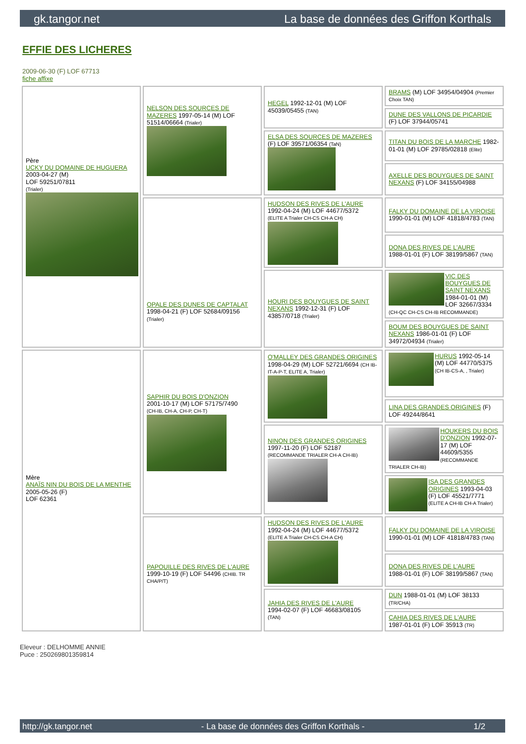gk.tangor.net La base de données des Griffon Korthals
EFFIE DES LICHERES
2009-06-30 (F) LOF 67713
fiche affixe
| Père UCKY DU DOMAINE DE HUGUERA 2003-04-27 (M) LOF 59251/07811 (Trialer) | NELSON DES SOURCES DE MAZERES 1997-05-14 (M) LOF 51514/06664 (Trialer) | HEGEL 1992-12-01 (M) LOF 45039/05455 (TAN) | BRAMS (M) LOF 34954/04904 (Premier Choix TAN) |
| | | | DUNE DES VALLONS DE PICARDIE (F) LOF 37944/05741 |
| | | ELSA DES SOURCES DE MAZERES (F) LOF 39571/06354 (TaN) | TITAN DU BOIS DE LA MARCHE 1982-01-01 (M) LOF 29785/02818 (Elite) |
| | | | AXELLE DES BOUYGUES DE SAINT NEXANS (F) LOF 34155/04988 |
| | OPALE DES DUNES DE CAPTALAT 1998-04-21 (F) LOF 52684/09156 (Trialer) | HUDSON DES RIVES DE L'AURE 1992-04-24 (M) LOF 44677/5372 (ELITE A Trialer CH-CS CH-A CH) | FALKY DU DOMAINE DE LA VIROISE 1990-01-01 (M) LOF 41818/4783 (TAN) |
| | | | DONA DES RIVES DE L'AURE 1988-01-01 (F) LOF 38199/5867 (TAN) |
| | | HOURI DES BOUYGUES DE SAINT NEXANS 1992-12-31 (F) LOF 43857/0718 (Trialer) | VIC DES BOUYGUES DE SAINT NEXANS 1984-01-01 (M) LOF 32667/3334 (CH-QC CH-CS CH-IB RECOMMANDE) |
| | | | BOUM DES BOUYGUES DE SAINT NEXANS 1986-01-01 (F) LOF 34972/04934 (Trialer) |
| Mère ANAÏS NIN DU BOIS DE LA MENTHE 2005-05-26 (F) LOF 62361 | SAPHIR DU BOIS D'ONZION 2001-10-17 (M) LOF 57175/7490 (CH-IB, CH-A, CH-P, CH-T) | O'MALLEY DES GRANDES ORIGINES 1998-04-29 (M) LOF 52721/6694 (CH IB-IT-A-P-T, ELITE A, Trialer) | HURUS 1992-05-14 (M) LOF 44770/5375 (CH IB-CS-A, , Trialer) |
| | | | LINA DES GRANDES ORIGINES (F) LOF 49244/8641 |
| | | NINON DES GRANDES ORIGINES 1997-11-20 (F) LOF 52187 (RECOMMANDE TRIALER CH-A CH-IB) | HOUKERS DU BOIS D'ONZION 1992-07-17 (M) LOF 44609/5355 (RECOMMANDE TRIALER CH-IB) |
| | | | ISA DES GRANDES ORIGINES 1993-04-03 (F) LOF 45521/7771 (ELITE A CH-IB CH-A Trialer) |
| | PAPOUILLE DES RIVES DE L'AURE 1999-10-19 (F) LOF 54496 (CHIB. TR CHA/P/T) | HUDSON DES RIVES DE L'AURE 1992-04-24 (M) LOF 44677/5372 (ELITE A Trialer CH-CS CH-A CH) | FALKY DU DOMAINE DE LA VIROISE 1990-01-01 (M) LOF 41818/4783 (TAN) |
| | | | DONA DES RIVES DE L'AURE 1988-01-01 (F) LOF 38199/5867 (TAN) |
| | | JAHIA DES RIVES DE L'AURE 1994-02-07 (F) LOF 46683/08105 (TAN) | DUN 1988-01-01 (M) LOF 38133 (TR/CHA) |
| | | | CAHIA DES RIVES DE L'AURE 1987-01-01 (F) LOF 35913 (TR) |
Eleveur : DELHOMME ANNIE
Puce : 250269801359814
http://gk.tangor.net - La base de données des Griffon Korthals - 1/2